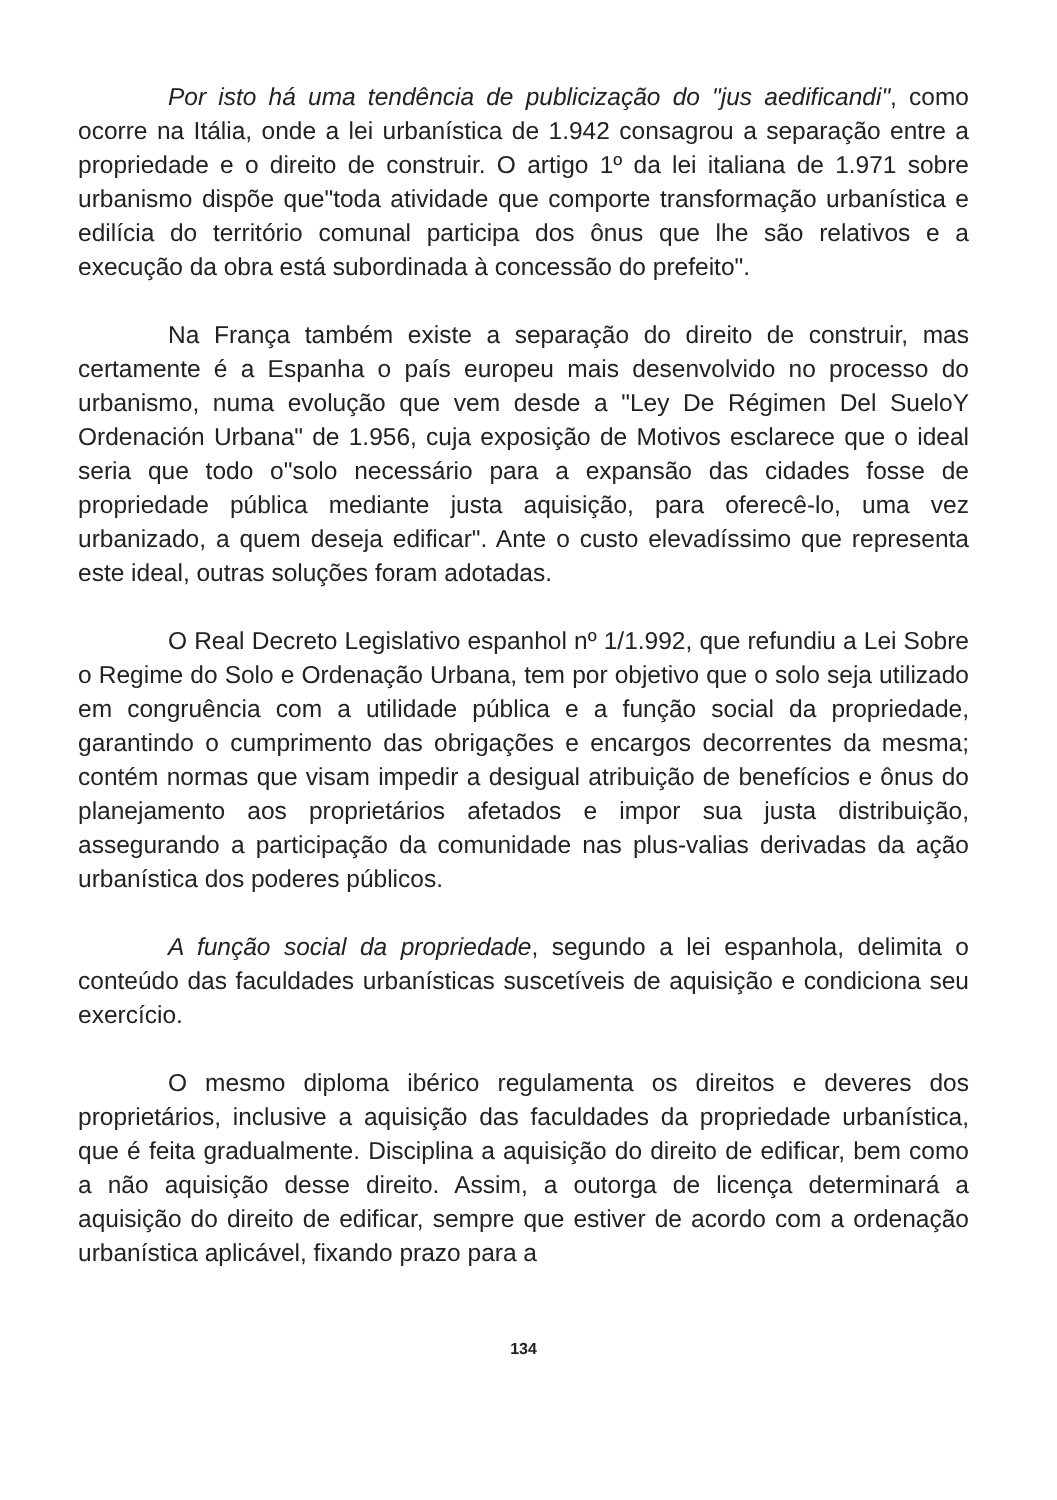Por isto há uma tendência de publicização do "jus aedificandi", como ocorre na Itália, onde a lei urbanística de 1.942 consagrou a separação entre a propriedade e o direito de construir. O artigo 1º da lei italiana de 1.971 sobre urbanismo dispõe que"toda atividade que comporte transformação urbanística e edilícia do território comunal participa dos ônus que lhe são relativos e a execução da obra está subordinada à concessão do prefeito".
Na França também existe a separação do direito de construir, mas certamente é a Espanha o país europeu mais desenvolvido no processo do urbanismo, numa evolução que vem desde a "Ley De Régimen Del SueloY Ordenación Urbana" de 1.956, cuja exposição de Motivos esclarece que o ideal seria que todo o"solo necessário para a expansão das cidades fosse de propriedade pública mediante justa aquisição, para oferecê-lo, uma vez urbanizado, a quem deseja edificar". Ante o custo elevadíssimo que representa este ideal, outras soluções foram adotadas.
O Real Decreto Legislativo espanhol nº 1/1.992, que refundiu a Lei Sobre o Regime do Solo e Ordenação Urbana, tem por objetivo que o solo seja utilizado em congruência com a utilidade pública e a função social da propriedade, garantindo o cumprimento das obrigações e encargos decorrentes da mesma; contém normas que visam impedir a desigual atribuição de benefícios e ônus do planejamento aos proprietários afetados e impor sua justa distribuição, assegurando a participação da comunidade nas plus-valias derivadas da ação urbanística dos poderes públicos.
A função social da propriedade, segundo a lei espanhola, delimita o conteúdo das faculdades urbanísticas suscetíveis de aquisição e condiciona seu exercício.
O mesmo diploma ibérico regulamenta os direitos e deveres dos proprietários, inclusive a aquisição das faculdades da propriedade urbanística, que é feita gradualmente. Disciplina a aquisição do direito de edificar, bem como a não aquisição desse direito. Assim, a outorga de licença determinará a aquisição do direito de edificar, sempre que estiver de acordo com a ordenação urbanística aplicável, fixando prazo para a
134